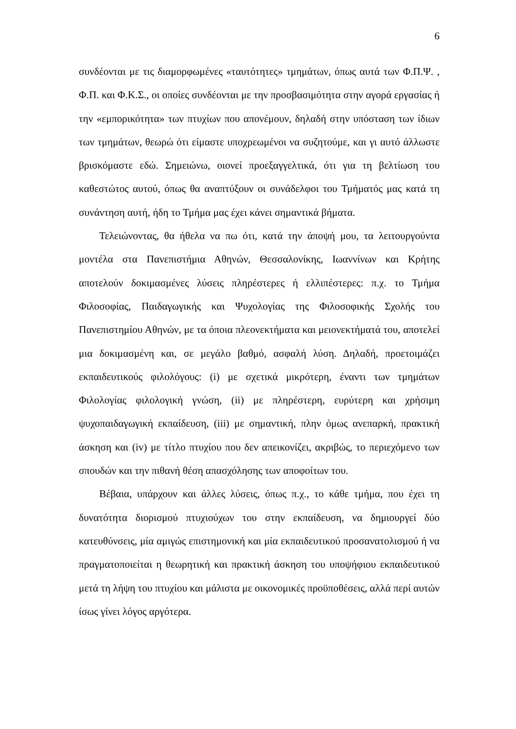6
συνδέονται με τις διαμορφωμένες «ταυτότητες» τμημάτων, όπως αυτά των Φ.Π.Ψ. , Φ.Π. και Φ.Κ.Σ., οι οποίες συνδέονται με την προσβασιμότητα στην αγορά εργασίας ή την «εμπορικότητα» των πτυχίων που απονέμουν, δηλαδή στην υπόσταση των ίδιων των τμημάτων, θεωρώ ότι είμαστε υποχρεωμένοι να συζητούμε, και γι αυτό άλλωστε βρισκόμαστε εδώ. Σημειώνω, οιονεί προεξαγγελτικά, ότι για τη βελτίωση του καθεστώτος αυτού, όπως θα αναπτύξουν οι συνάδελφοι του Τμήματός μας κατά τη συνάντηση αυτή, ήδη το Τμήμα μας έχει κάνει σημαντικά βήματα.
Τελειώνοντας, θα ήθελα να πω ότι, κατά την άποψή μου, τα λειτουργούντα μοντέλα στα Πανεπιστήμια Αθηνών, Θεσσαλονίκης, Ιωαννίνων και Κρήτης αποτελούν δοκιμασμένες λύσεις πληρέστερες ή ελλιπέστερες: π.χ. το Τμήμα Φιλοσοφίας, Παιδαγωγικής και Ψυχολογίας της Φιλοσοφικής Σχολής του Πανεπιστημίου Αθηνών, με τα όποια πλεονεκτήματα και μειονεκτήματά του, αποτελεί μια δοκιμασμένη και, σε μεγάλο βαθμό, ασφαλή λύση. Δηλαδή, προετοιμάζει εκπαιδευτικούς φιλολόγους: (i) με σχετικά μικρότερη, έναντι των τμημάτων Φιλολογίας φιλολογική γνώση, (ii) με πληρέστερη, ευρύτερη και χρήσιμη ψυχοπαιδαγωγική εκπαίδευση, (iii) με σημαντική, πλην όμως ανεπαρκή, πρακτική άσκηση και (iv) με τίτλο πτυχίου που δεν απεικονίζει, ακριβώς, το περιεχόμενο των σπουδών και την πιθανή θέση απασχόλησης των αποφοίτων του.
Βέβαια, υπάρχουν και άλλες λύσεις, όπως π.χ., το κάθε τμήμα, που έχει τη δυνατότητα διορισμού πτυχιούχων του στην εκπαίδευση, να δημιουργεί δύο κατευθύνσεις, μία αμιγώς επιστημονική και μία εκπαιδευτικού προσανατολισμού ή να πραγματοποιείται η θεωρητική και πρακτική άσκηση του υποψήφιου εκπαιδευτικού μετά τη λήψη του πτυχίου και μάλιστα με οικονομικές προϋποθέσεις, αλλά περί αυτών ίσως γίνει λόγος αργότερα.